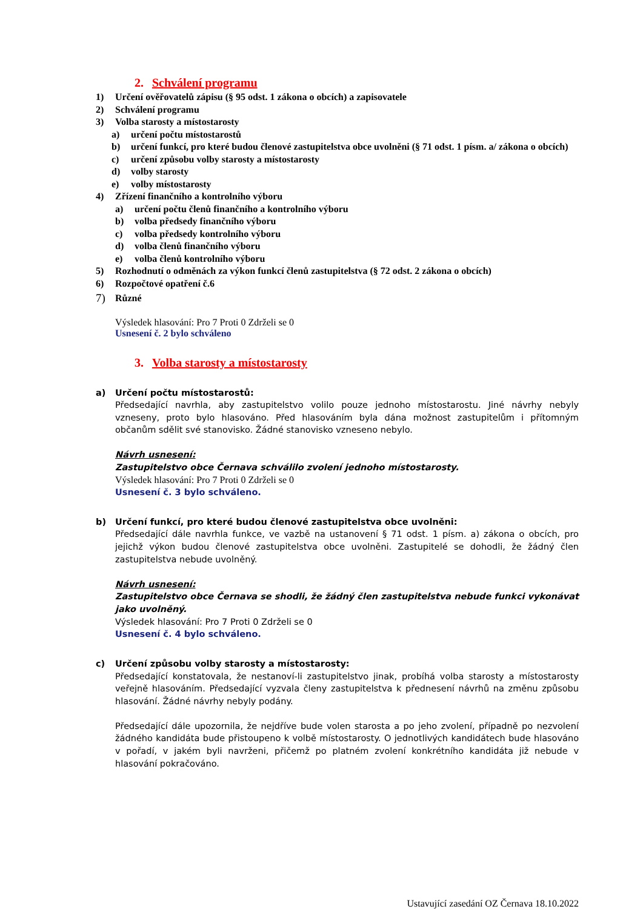2. Schválení programu
1) Určení ověřovatelů zápisu (§ 95 odst. 1 zákona o obcích) a zapisovatele
2) Schválení programu
3) Volba starosty a místostarosty
a) určení počtu místostarostů
b) určení funkcí, pro které budou členové zastupitelstva obce uvolněni (§ 71 odst. 1 písm. a/ zákona o obcích)
c) určení způsobu volby starosty a místostarosty
d) volby starosty
e) volby místostarosty
4) Zřízení finančního a kontrolního výboru
a) určení počtu členů finančního a kontrolního výboru
b) volba předsedy finančního výboru
c) volba předsedy kontrolního výboru
d) volba členů finančního výboru
e) volba členů kontrolního výboru
5) Rozhodnutí o odměnách za výkon funkcí členů zastupitelstva (§ 72 odst. 2 zákona o obcích)
6) Rozpočtové opatření č.6
7) Různé
Výsledek hlasování: Pro 7 Proti 0 Zdrželi se 0
Usnesení č. 2 bylo schváleno
3. Volba starosty a místostarosty
a) Určení počtu místostarostů:
Předsedající navrhla, aby zastupitelstvo volilo pouze jednoho místostarostu. Jiné návrhy nebyly vzneseny, proto bylo hlasováno. Před hlasováním byla dána možnost zastupitelům i přítomným občanům sdělit své stanovisko. Žádné stanovisko vzneseno nebylo.
Návrh usnesení:
Zastupitelstvo obce Černava schválilo zvolení jednoho místostarosty.
Výsledek hlasování: Pro 7 Proti 0 Zdrželi se 0
Usnesení č. 3 bylo schváleno.
b) Určení funkcí, pro které budou členové zastupitelstva obce uvolněni:
Předsedající dále navrhla funkce, ve vazbě na ustanovení § 71 odst. 1 písm. a) zákona o obcích, pro jejichž výkon budou členové zastupitelstva obce uvolněni. Zastupitelé se dohodli, že žádný člen zastupitelstva nebude uvolněný.
Návrh usnesení:
Zastupitelstvo obce Černava se shodli, že žádný člen zastupitelstva nebude funkci vykonávat jako uvolněný.
Výsledek hlasování: Pro 7 Proti 0 Zdrželi se 0
Usnesení č. 4 bylo schváleno.
c) Určení způsobu volby starosty a místostarosty:
Předsedající konstatovala, že nestanoví-li zastupitelstvo jinak, probíhá volba starosty a místostarosty veřejně hlasováním. Předsedající vyzvala členy zastupitelstva k přednesení návrhů na změnu způsobu hlasování. Žádné návrhy nebyly podány.
Předsedající dále upozornila, že nejdříve bude volen starosta a po jeho zvolení, případně po nezvolení žádného kandidáta bude přistoupeno k volbě místostarosty. O jednotlivých kandidátech bude hlasováno v pořadí, v jakém byli navrženi, přičemž po platném zvolení konkrétního kandidáta již nebude v hlasování pokračováno.
Ustavující zasedání OZ Černava 18.10.2022